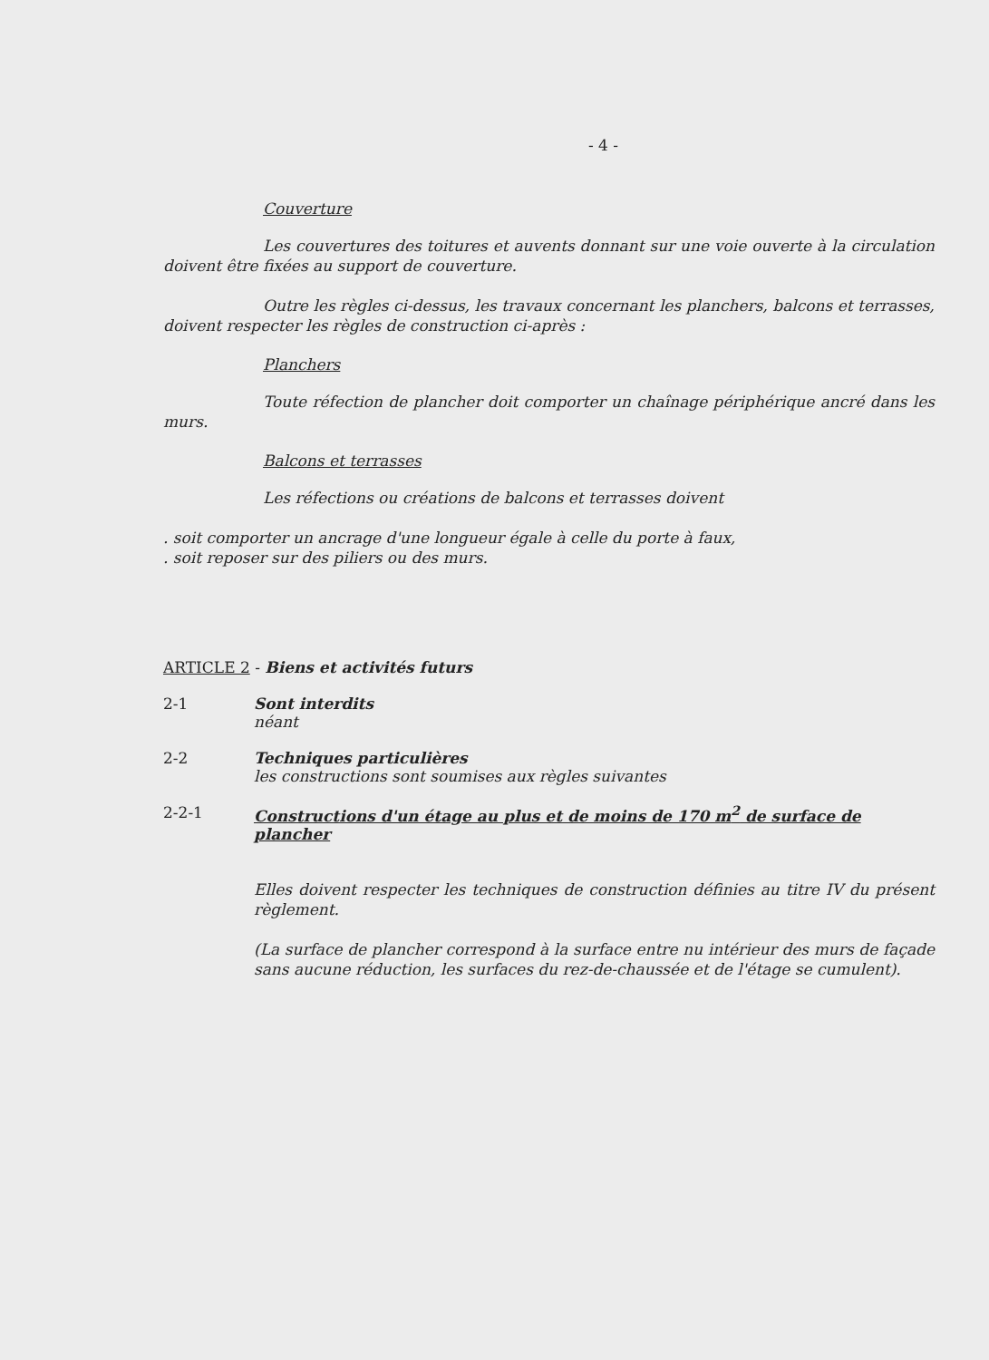- 4 -
Couverture
Les couvertures des toitures et auvents donnant sur une voie ouverte à la circulation doivent être fixées au support de couverture.
Outre les règles ci-dessus, les travaux concernant les planchers, balcons et terrasses, doivent respecter les règles de construction ci-après :
Planchers
Toute réfection de plancher doit comporter un chaînage périphérique ancré dans les murs.
Balcons et terrasses
Les réfections ou créations de balcons et terrasses doivent
. soit comporter un ancrage d'une longueur égale à celle du porte à faux,
. soit reposer sur des piliers ou des murs.
ARTICLE 2 - Biens et activités futurs
2-1 Sont interdits
néant
2-2 Techniques particulières
les constructions sont soumises aux règles suivantes
2-2-1 Constructions d'un étage au plus et de moins de 170 m<sup>2</sup> de surface de plancher
Elles doivent respecter les techniques de construction définies au titre IV du présent règlement.
(La surface de plancher correspond à la surface entre nu intérieur des murs de façade sans aucune réduction, les surfaces du rez-de-chaussée et de l'étage se cumulent).